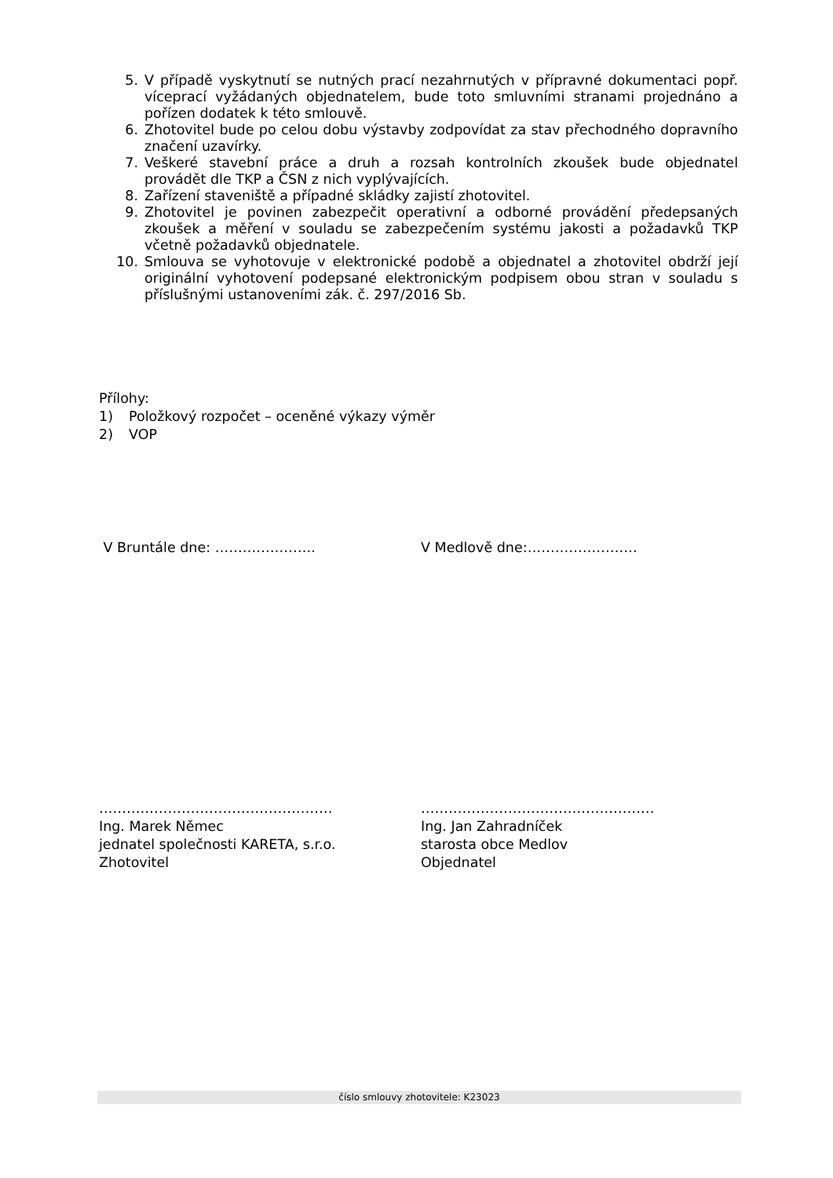5. V případě vyskytnutí se nutných prací nezahrnutých v přípravné dokumentaci popř. víceprací vyžádaných objednatelem, bude toto smluvními stranami projednáno a pořízen dodatek k této smlouvě.
6. Zhotovitel bude po celou dobu výstavby zodpovídat za stav přechodného dopravního značení uzavírky.
7. Veškeré stavební práce a druh a rozsah kontrolních zkoušek bude objednatel provádět dle TKP a ČSN z nich vyplývajících.
8. Zařízení staveniště a případné skládky zajistí zhotovitel.
9. Zhotovitel je povinen zabezpečit operativní a odborné provádění předepsaných zkoušek a měření v souladu se zabezpečením systému jakosti a požadavků TKP včetně požadavků objednatele.
10. Smlouva se vyhotovuje v elektronické podobě a objednatel a zhotovitel obdrží její originální vyhotovení podepsané elektronickým podpisem obou stran v souladu s příslušnými ustanoveními zák. č. 297/2016 Sb.
Přílohy:
1) Položkový rozpočet – oceněné výkazy výměr
2) VOP
V Bruntále dne: …………………. V Medlově dne:……………………
……………………………………………
Ing. Marek Němec
jednatel společnosti KARETA, s.r.o.
Zhotovitel
……………………………………………
Ing. Jan Zahradníček
starosta obce Medlov
Objednatel
číslo smlouvy zhotovitele: K23023